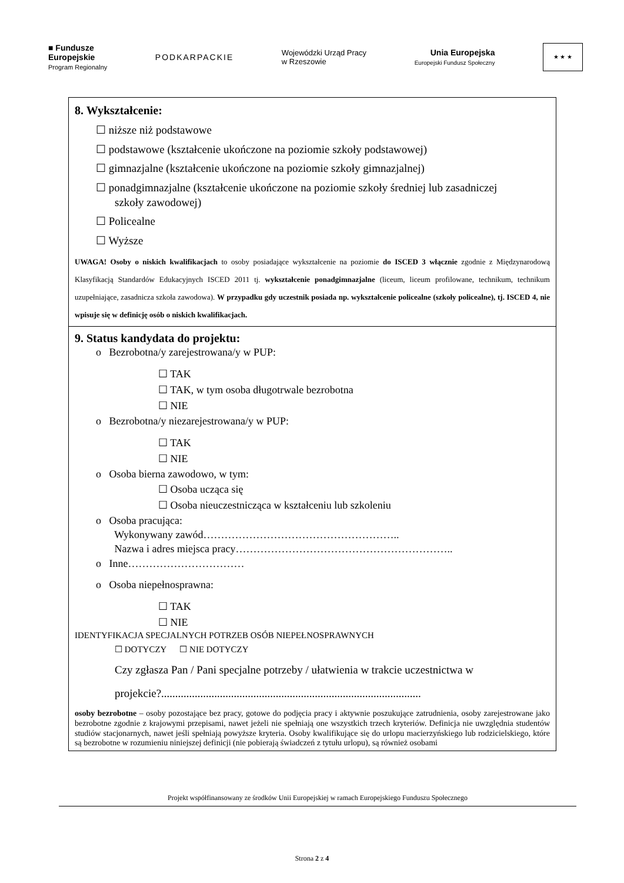■ Fundusze
Europejskie
Program Regionalny
PODKARPACKIE
Wojewódzki Urząd Pracy
w Rzeszowie
Unia Europejska
Europejski Fundusz Społeczny
★ ★ ★
8. Wykształcenie:
☐ niższe niż podstawowe
☐ podstawowe (kształcenie ukończone na poziomie szkoły podstawowej)
☐ gimnazjalne (kształcenie ukończone na poziomie szkoły gimnazjalnej)
☐ ponadgimnazjalne (kształcenie ukończone na poziomie szkoły średniej lub zasadniczej
szkoły zawodowej)
☐ Policealne
☐ Wyższe
UWAGA! Osoby o niskich kwalifikacjach to osoby posiadające wykształcenie na poziomie do ISCED 3 włącznie zgodnie z Międzynarodową Klasyfikacją Standardów Edukacyjnych ISCED 2011 tj. wykształcenie ponadgimnazjalne (liceum, liceum profilowane, technikum, technikum uzupełniające, zasadnicza szkoła zawodowa). W przypadku gdy uczestnik posiada np. wykształcenie policealne (szkoły policealne), tj. ISCED 4, nie wpisuje się w definicję osób o niskich kwalifikacjach.
9. Status kandydata do projektu:
o Bezrobotna/y zarejestrowana/y w PUP:
☐ TAK
☐ TAK, w tym osoba długotrwale bezrobotna
☐ NIE
o Bezrobotna/y niezarejestrowana/y w PUP:
☐ TAK
☐ NIE
o Osoba bierna zawodowo, w tym:
☐ Osoba ucząca się
☐ Osoba nieuczestnicząca w kształceniu lub szkoleniu
o Osoba pracująca:
Wykonywany zawód………………………………………………..
Nazwa i adres miejsca pracy……………………………………………………..
o Inne……………………………
o Osoba niepełnosprawna:
☐ TAK
☐ NIE
IDENTYFIKACJA SPECJALNYCH POTRZEB OSÓB NIEPEŁNOSPRAWNYCH
☐ DOTYCZY ☐ NIE DOTYCZY
Czy zgłasza Pan / Pani specjalne potrzeby / ułatwienia w trakcie uczestnictwa w projekcie?.............................................................................................
osoby bezrobotne – osoby pozostające bez pracy, gotowe do podjęcia pracy i aktywnie poszukujące zatrudnienia, osoby zarejestrowane jako bezrobotne zgodnie z krajowymi przepisami, nawet jeżeli nie spełniają one wszystkich trzech kryteriów. Definicja nie uwzględnia studentów studiów stacjonarnych, nawet jeśli spełniają powyższe kryteria. Osoby kwalifikujące się do urlopu macierzyńskiego lub rodzicielskiego, które są bezrobotne w rozumieniu niniejszej definicji (nie pobierają świadczeń z tytułu urlopu), są również osobami
Projekt współfinansowany ze środków Unii Europejskiej w ramach Europejskiego Funduszu Społecznego
Strona 2 z 4